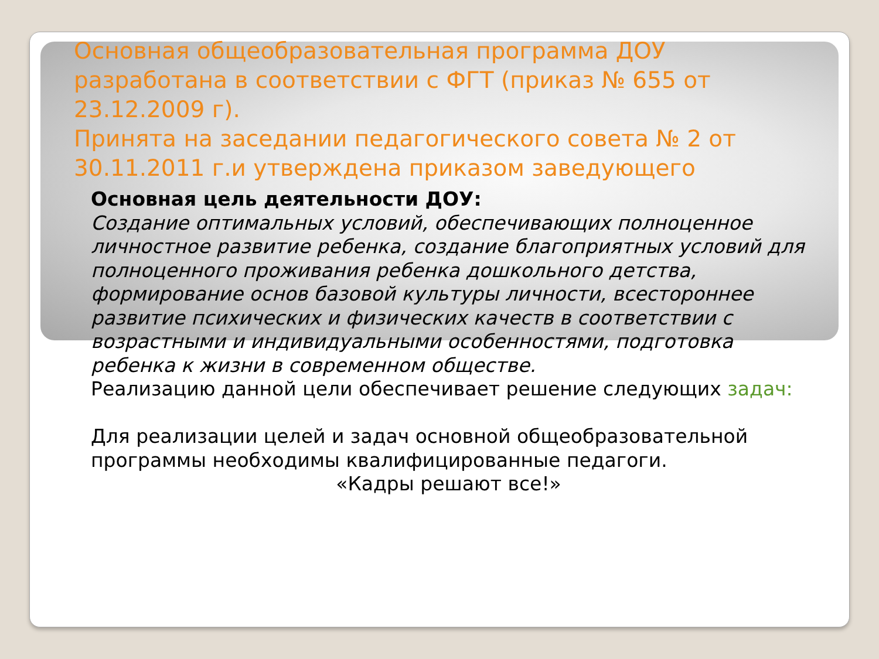Основная общеобразовательная программа ДОУ разработана в соответствии с ФГТ (приказ № 655 от 23.12.2009 г).
Принята на заседании педагогического совета № 2 от 30.11.2011 г.и утверждена приказом заведующего
Основная цель деятельности ДОУ:
Создание оптимальных условий, обеспечивающих полноценное личностное развитие ребенка, создание благоприятных условий для полноценного проживания ребенка дошкольного детства, формирование основ базовой культуры личности, всестороннее развитие психических и физических качеств в соответствии с возрастными и индивидуальными особенностями, подготовка ребенка к жизни в современном обществе.
Реализацию данной цели обеспечивает решение следующих задач:
Для реализации целей и задач основной общеобразовательной программы необходимы квалифицированные педагоги.
«Кадры решают все!»